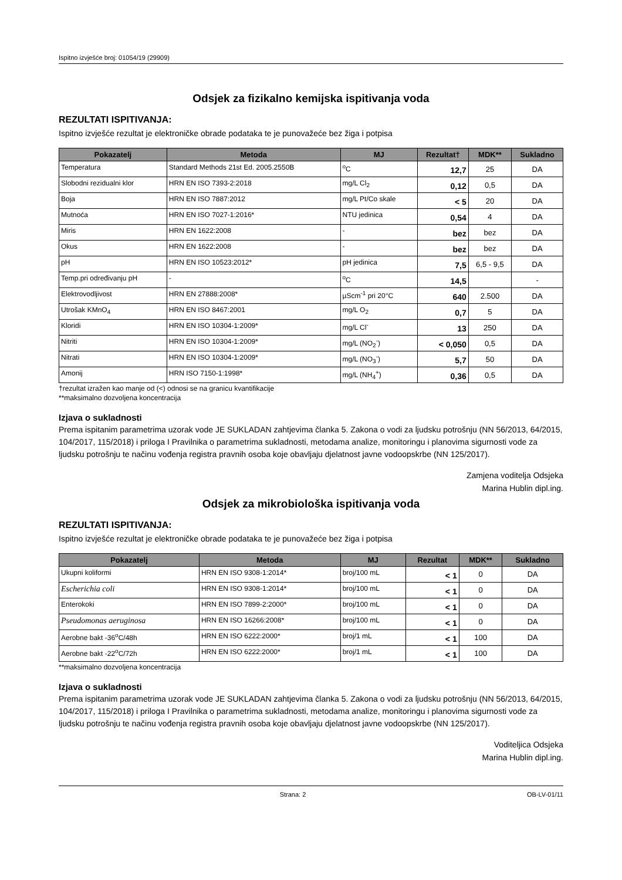Ispitno izvješće broj: 01054/19 (29909)
Odsjek za fizikalno kemijska ispitivanja voda
REZULTATI ISPITIVANJA:
Ispitno izvješće rezultat je elektroničke obrade podataka te je punovažeće bez žiga i potpisa
| Pokazatelj | Metoda | MJ | Rezultat† | MDK** | Sukladno |
| --- | --- | --- | --- | --- | --- |
| Temperatura | Standard Methods 21st Ed. 2005.2550B | <sup>o</sup> C | 12,7 | 25 | DA |
| Slobodni rezidualni klor | HRN EN ISO 7393-2:2018 | mg/L Cl<sub>2</sub> | 0,12 | 0,5 | DA |
| Boja | HRN EN ISO 7887:2012 | mg/L Pt/Co skale | < 5 | 20 | DA |
| Mutnoća | HRN EN ISO 7027-1:2016* | NTU jedinica | 0,54 | 4 | DA |
| Miris | HRN EN 1622:2008 | - | bez | bez | DA |
| Okus | HRN EN 1622:2008 | - | bez | bez | DA |
| pH | HRN EN ISO 10523:2012* | pH jedinica | 7,5 | 6,5 - 9,5 | DA |
| Temp.pri određivanju pH | - | <sup>o</sup> C | 14,5 | | - |
| Elektrovodljivost | HRN EN 27888:2008* | µScm<sup>-1</sup> pri 20°C | 640 | 2.500 | DA |
| Utrošak KMnO<sub>4</sub> | HRN EN ISO 8467:2001 | mg/L O<sub>2</sub> | 0,7 | 5 | DA |
| Kloridi | HRN EN ISO 10304-1:2009* | mg/L Cl<sup>-</sup> | 13 | 250 | DA |
| Nitriti | HRN EN ISO 10304-1:2009* | mg/L (NO<sub>2</sub><sup>-</sup>) | < 0,050 | 0,5 | DA |
| Nitrati | HRN EN ISO 10304-1:2009* | mg/L (NO<sub>3</sub><sup>-</sup>) | 5,7 | 50 | DA |
| Amonij | HRN ISO 7150-1:1998* | mg/L (NH<sub>4</sub><sup>+</sup>) | 0,36 | 0,5 | DA |
†rezultat izražen kao manje od (<) odnosi se na granicu kvantifikacije
**maksimalno dozvoljena koncentracija
Izjava o sukladnosti
Prema ispitanim parametrima uzorak vode JE SUKLADAN zahtjevima članka 5. Zakona o vodi za ljudsku potrošnju (NN 56/2013, 64/2015, 104/2017, 115/2018) i priloga I Pravilnika o parametrima sukladnosti, metodama analize, monitoringu i planovima sigurnosti vode za ljudsku potrošnju te načinu vođenja registra pravnih osoba koje obavljaju djelatnost javne vodoopskrbe (NN 125/2017).
Zamjena voditelja Odsjeka
Marina Hublin dipl.ing.
Odsjek za mikrobiološka ispitivanja voda
REZULTATI ISPITIVANJA:
Ispitno izvješće rezultat je elektroničke obrade podataka te je punovažeće bez žiga i potpisa
| Pokazatelj | Metoda | MJ | Rezultat | MDK** | Sukladno |
| --- | --- | --- | --- | --- | --- |
| Ukupni koliformi | HRN EN ISO 9308-1:2014* | broj/100 mL | < 1 | 0 | DA |
| Escherichia coli | HRN EN ISO 9308-1:2014* | broj/100 mL | < 1 | 0 | DA |
| Enterokoki | HRN EN ISO 7899-2:2000* | broj/100 mL | < 1 | 0 | DA |
| Pseudomonas aeruginosa | HRN EN ISO 16266:2008* | broj/100 mL | < 1 | 0 | DA |
| Aerobne bakt -36<sup>o</sup>C/48h | HRN EN ISO 6222:2000* | broj/1 mL | < 1 | 100 | DA |
| Aerobne bakt -22<sup>o</sup>C/72h | HRN EN ISO 6222:2000* | broj/1 mL | < 1 | 100 | DA |
**maksimalno dozvoljena koncentracija
Izjava o sukladnosti
Prema ispitanim parametrima uzorak vode JE SUKLADAN zahtjevima članka 5. Zakona o vodi za ljudsku potrošnju (NN 56/2013, 64/2015, 104/2017, 115/2018) i priloga I Pravilnika o parametrima sukladnosti, metodama analize, monitoringu i planovima sigurnosti vode za ljudsku potrošnju te načinu vođenja registra pravnih osoba koje obavljaju djelatnost javne vodoopskrbe (NN 125/2017).
Voditeljica Odsjeka
Marina Hublin dipl.ing.
Strana: 2 OB-LV-01/11